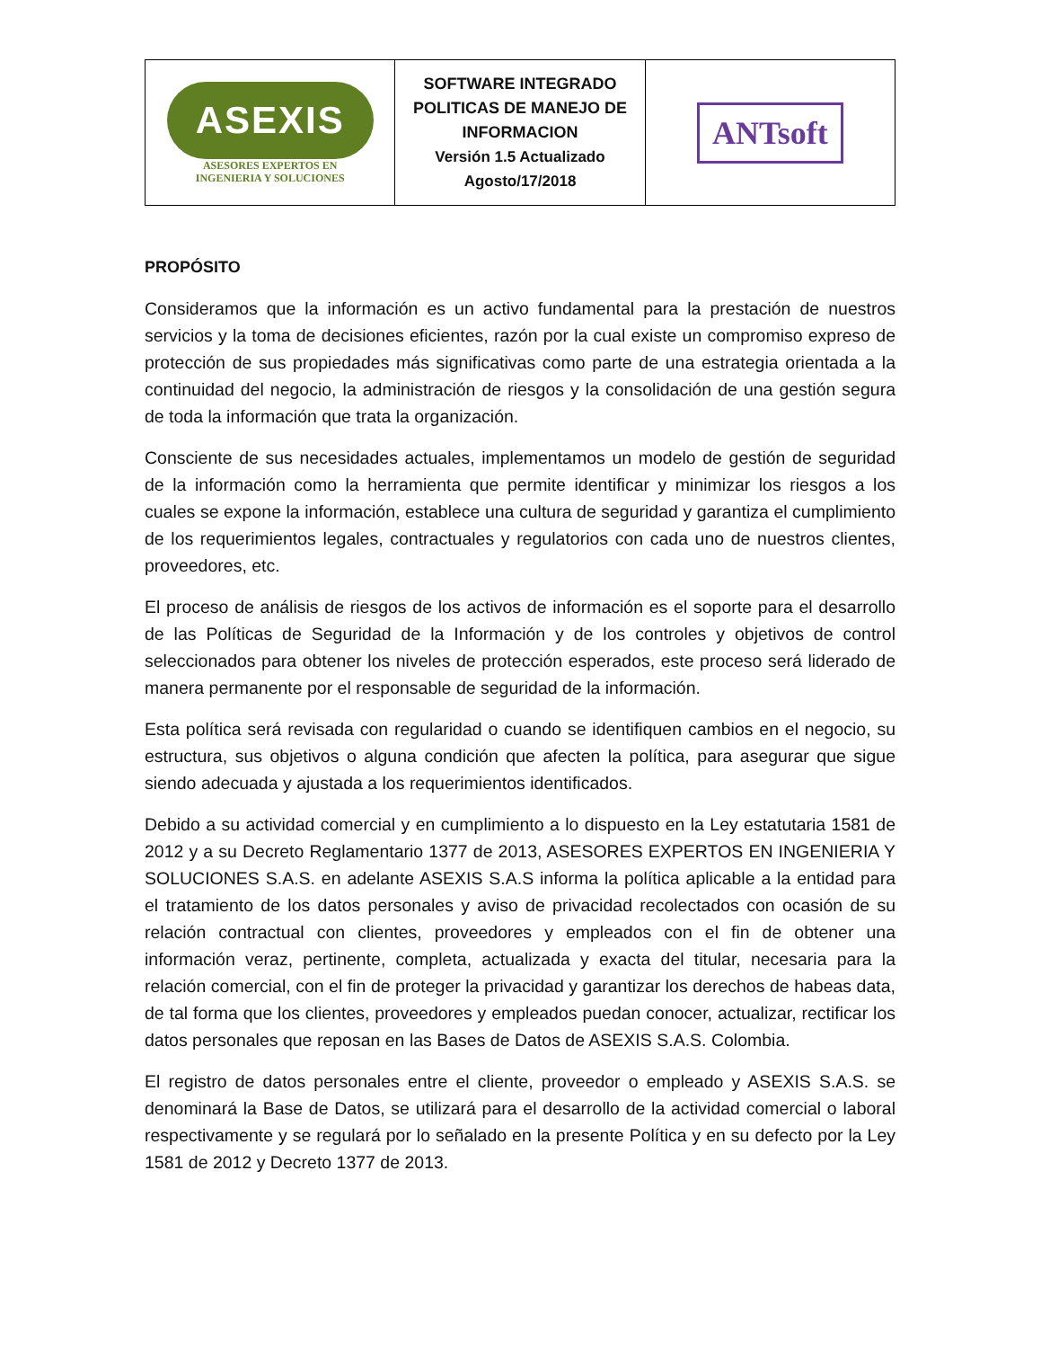| ASEXIS ASESORES EXPERTOS EN INGENIERIA Y SOLUCIONES | SOFTWARE INTEGRADO POLITICAS DE MANEJO DE INFORMACION Versión 1.5 Actualizado Agosto/17/2018 | ANTsoft |
PROPÓSITO
Consideramos que la información es un activo fundamental para la prestación de nuestros servicios y la toma de decisiones eficientes, razón por la cual existe un compromiso expreso de protección de sus propiedades más significativas como parte de una estrategia orientada a la continuidad del negocio, la administración de riesgos y la consolidación de una gestión segura de toda la información que trata la organización.
Consciente de sus necesidades actuales, implementamos un modelo de gestión de seguridad de la información como la herramienta que permite identificar y minimizar los riesgos a los cuales se expone la información, establece una cultura de seguridad y garantiza el cumplimiento de los requerimientos legales, contractuales y regulatorios con cada uno de nuestros clientes, proveedores, etc.
El proceso de análisis de riesgos de los activos de información es el soporte para el desarrollo de las Políticas de Seguridad de la Información y de los controles y objetivos de control seleccionados para obtener los niveles de protección esperados, este proceso será liderado de manera permanente por el responsable de seguridad de la información.
Esta política será revisada con regularidad o cuando se identifiquen cambios en el negocio, su estructura, sus objetivos o alguna condición que afecten la política, para asegurar que sigue siendo adecuada y ajustada a los requerimientos identificados.
Debido a su actividad comercial y en cumplimiento a lo dispuesto en la Ley estatutaria 1581 de 2012 y a su Decreto Reglamentario 1377 de 2013, ASESORES EXPERTOS EN INGENIERIA Y SOLUCIONES S.A.S. en adelante ASEXIS S.A.S informa la política aplicable a la entidad para el tratamiento de los datos personales y aviso de privacidad recolectados con ocasión de su relación contractual con clientes, proveedores y empleados con el fin de obtener una información veraz, pertinente, completa, actualizada y exacta del titular, necesaria para la relación comercial, con el fin de proteger la privacidad y garantizar los derechos de habeas data, de tal forma que los clientes, proveedores y empleados puedan conocer, actualizar, rectificar los datos personales que reposan en las Bases de Datos de ASEXIS S.A.S. Colombia.
El registro de datos personales entre el cliente, proveedor o empleado y ASEXIS S.A.S. se denominará la Base de Datos, se utilizará para el desarrollo de la actividad comercial o laboral respectivamente y se regulará por lo señalado en la presente Política y en su defecto por la Ley 1581 de 2012 y Decreto 1377 de 2013.